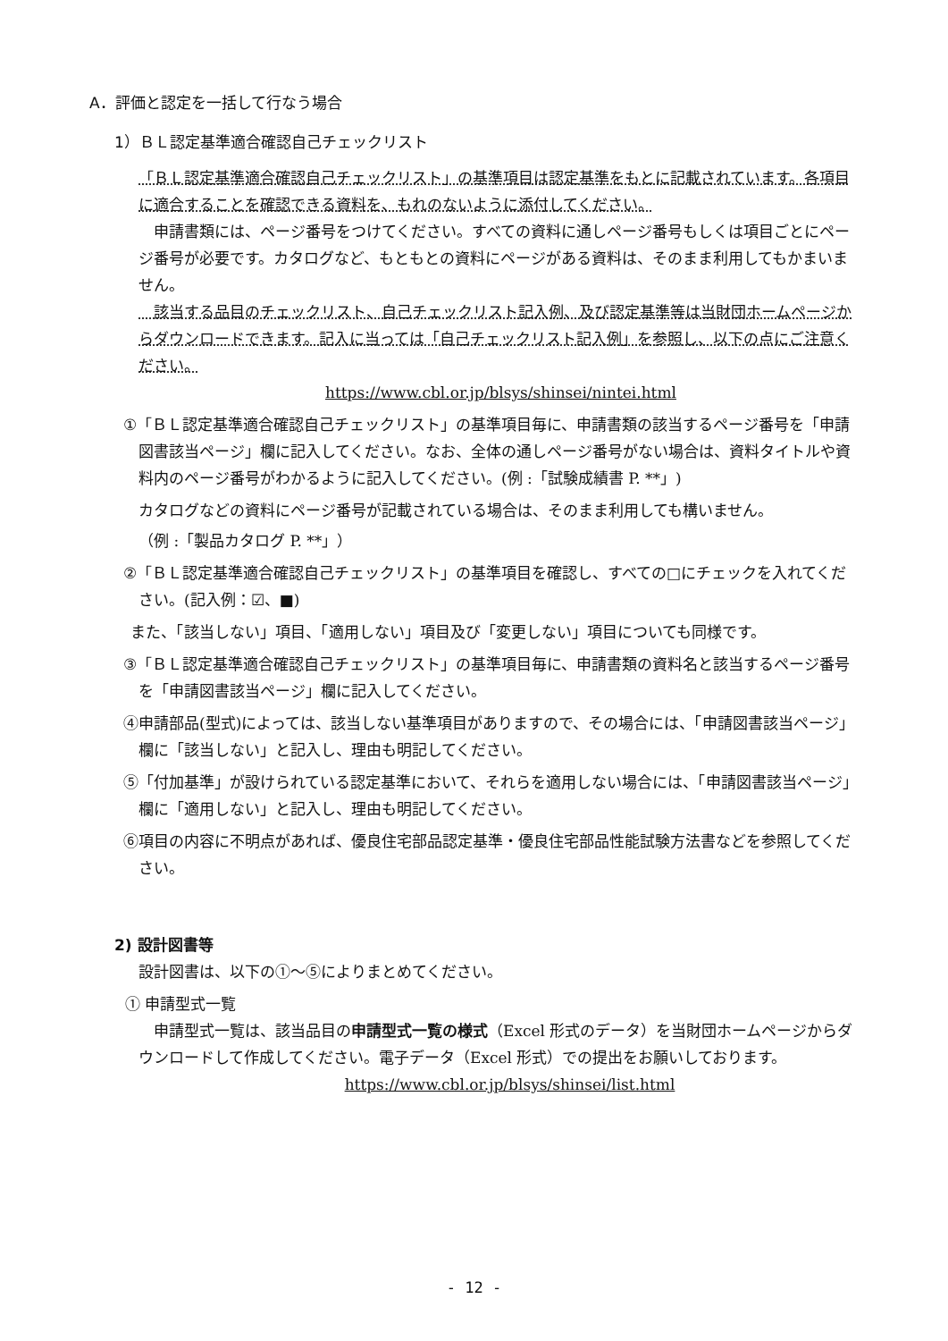A．評価と認定を一括して行なう場合
1）ＢＬ認定基準適合確認自己チェックリスト
「ＢＬ認定基準適合確認自己チェックリスト」の基準項目は認定基準をもとに記載されています。各項目に適合することを確認できる資料を、もれのないように添付してください。
　申請書類には、ページ番号をつけてください。すべての資料に通しページ番号もしくは項目ごとにページ番号が必要です。カタログなど、もともとの資料にページがある資料は、そのまま利用してもかまいません。
　該当する品目のチェックリスト、自己チェックリスト記入例、及び認定基準等は当財団ホームページからダウンロードできます。記入に当っては「自己チェックリスト記入例」を参照し、以下の点にご注意ください。
https://www.cbl.or.jp/blsys/shinsei/nintei.html
①「ＢＬ認定基準適合確認自己チェックリスト」の基準項目毎に、申請書類の該当するページ番号を「申請図書該当ページ」欄に記入してください。なお、全体の通しページ番号がない場合は、資料タイトルや資料内のページ番号がわかるように記入してください。(例 :「試験成績書 P. **」)
カタログなどの資料にページ番号が記載されている場合は、そのまま利用しても構いません。
（例 :「製品カタログ P. **」）
②「ＢＬ認定基準適合確認自己チェックリスト」の基準項目を確認し、すべての□にチェックを入れてください。(記入例：☑、■)
また、「該当しない」項目、「適用しない」項目及び「変更しない」項目についても同様です。
③「ＢＬ認定基準適合確認自己チェックリスト」の基準項目毎に、申請書類の資料名と該当するページ番号を「申請図書該当ページ」欄に記入してください。
④申請部品(型式)によっては、該当しない基準項目がありますので、その場合には、「申請図書該当ページ」欄に「該当しない」と記入し、理由も明記してください。
⑤「付加基準」が設けられている認定基準において、それらを適用しない場合には、「申請図書該当ページ」欄に「適用しない」と記入し、理由も明記してください。
⑥項目の内容に不明点があれば、優良住宅部品認定基準・優良住宅部品性能試験方法書などを参照してください。
2) 設計図書等
設計図書は、以下の①～⑤によりまとめてください。
① 申請型式一覧
　申請型式一覧は、該当品目の申請型式一覧の様式（Excel 形式のデータ）を当財団ホームページからダウンロードして作成してください。電子データ（Excel 形式）での提出をお願いしております。
https://www.cbl.or.jp/blsys/shinsei/list.html
- 12 -